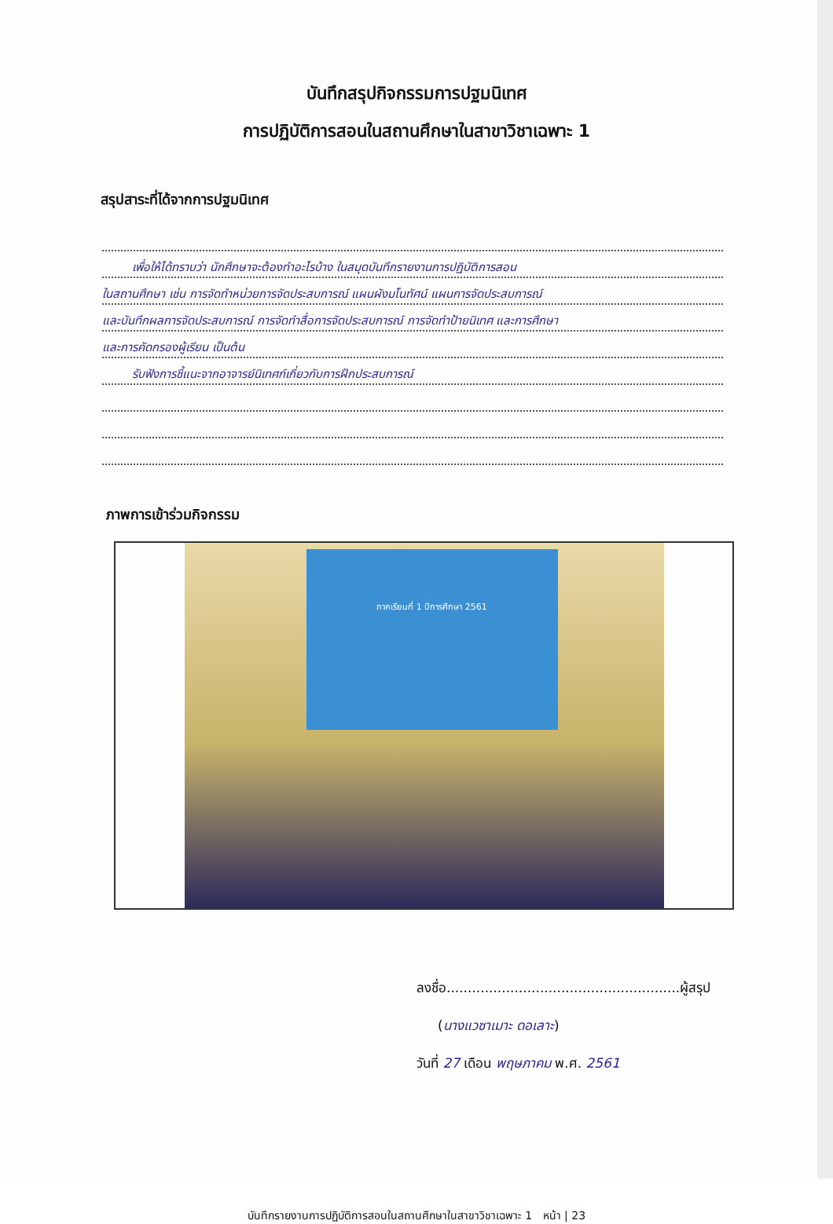บันทึกสรุปกิจกรรมการปฐมนิเทศ
การปฏิบัติการสอนในสถานศึกษาในสาขาวิชาเฉพาะ 1
สรุปสาระที่ได้จากการปฐมนิเทศ
เพื่อให้ได้ทราบว่า นักศึกษาจะต้องทำอะไรบ้าง ในสมุดบันทึกรายงานการปฏิบัติการสอน
ในสถานศึกษา เช่น การจัดทำหน่วยการจัดประสบการณ์ แผนผังมโนทัศน์ แผนการจัดประสบการณ์
และบันทึกผลการจัดประสบการณ์ การจัดทำสื่อการจัดประสบการณ์ การจัดทำป้ายนิเทศ และการศึกษา
และการคัดกรองผู้เรียน เป็นต้น
รับฟังการชี้แนะจากอาจารย์นิเทศก์เกี่ยวกับการฝึกประสบการณ์
ภาพการเข้าร่วมกิจกรรม
ภาคเรียนที่ 1 ปีการศึกษา 2561
ลงชื่อ.......................................................ผู้สรุป
(นางแวซาเมาะ ดอเลาะ)
วันที่ 27 เดือน พฤษภาคม พ.ศ. 2561
บันทึกรายงานการปฏิบัติการสอนในสถานศึกษาในสาขาวิชาเฉพาะ 1 หน้า | 23